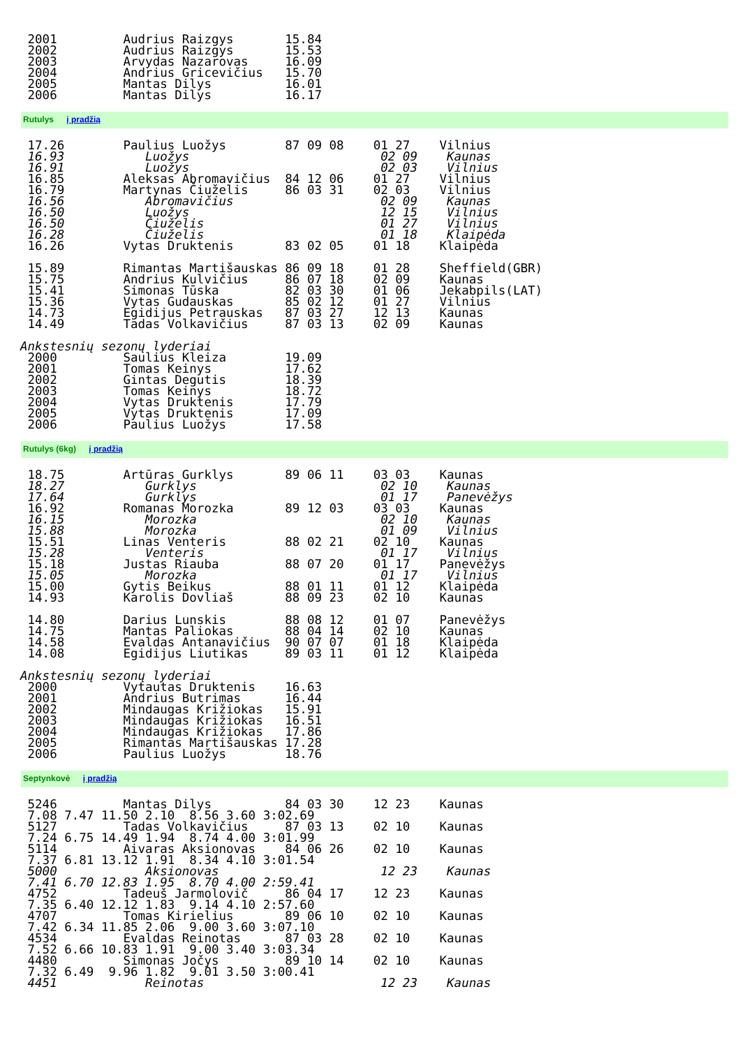2001         Audrius Raizgys       15.84
 2002         Audrius Raizgys       15.53
 2003         Arvydas Nazarovas     16.09
 2004         Andrius Gricevičius   15.70
 2005         Mantas Dilys          16.01
 2006         Mantas Dilys          16.17
Rutulys į pradžią
 17.26        Paulius Luožys        87 09 08    01 27    Vilnius
 16.93           Luožys                          02 09    Kaunas
 16.91           Luožys                          02 03    Vilnius
 16.85        Aleksas Abromavičius  84 12 06    01 27    Vilnius
 16.79        Martynas Čiuželis     86 03 31    02 03    Vilnius
 16.56           Abromavičius                    02 09    Kaunas
 16.50           Luožys                          12 15    Vilnius
 16.50           Čiuželis                        01 27    Vilnius
 16.28           Čiuželis                        01 18    Klaipėda
 16.26        Vytas Druktenis       83 02 05    01 18    Klaipėda

 15.89        Rimantas Martišauskas 86 09 18    01 28    Sheffield(GBR)
 15.75        Andrius Kulvičius     86 07 18    02 09    Kaunas
 15.41        Simonas Tūska         82 03 30    01 06    Jekabpils(LAT)
 15.36        Vytas Gudauskas       85 02 12    01 27    Vilnius
 14.73        Egidijus Petrauskas   87 03 27    12 13    Kaunas
 14.49        Tadas Volkavičius     87 03 13    02 09    Kaunas

Ankstesnių sezonų lyderiai
 2000         Saulius Kleiza        19.09
 2001         Tomas Keinys          17.62
 2002         Gintas Degutis        18.39
 2003         Tomas Keinys          18.72
 2004         Vytas Druktenis       17.79
 2005         Vytas Druktenis       17.09
 2006         Paulius Luožys        17.58
Rutulys (6kg) į pradžią
 18.75        Artūras Gurklys       89 06 11    03 03    Kaunas
 18.27           Gurklys                         02 10    Kaunas
 17.64           Gurklys                         01 17    Panevėžys
 16.92        Romanas Morozka       89 12 03    03 03    Kaunas
 16.15           Morozka                         02 10    Kaunas
 15.88           Morozka                         01 09    Vilnius
 15.51        Linas Venteris        88 02 21    02 10    Kaunas
 15.28           Venteris                        01 17    Vilnius
 15.18        Justas Riauba         88 07 20    01 17    Panevėžys
 15.05           Morozka                         01 17    Vilnius
 15.00        Gytis Beikus          88 01 11    01 12    Klaipėda
 14.93        Karolis Dovliaš       88 09 23    02 10    Kaunas

 14.80        Darius Lunskis        88 08 12    01 07    Panevėžys
 14.75        Mantas Paliokas       88 04 14    02 10    Kaunas
 14.58        Evaldas Antanavičius  90 07 07    01 18    Klaipėda
 14.08        Egidijus Liutikas     89 03 11    01 12    Klaipėda

Ankstesnių sezonų lyderiai
 2000         Vytautas Druktenis    16.63
 2001         Andrius Butrimas      16.44
 2002         Mindaugas Križiokas   15.91
 2003         Mindaugas Križiokas   16.51
 2004         Mindaugas Križiokas   17.86
 2005         Rimantas Martišauskas 17.28
 2006         Paulius Luožys        18.76
Septynkovė į pradžią
 5246         Mantas Dilys          84 03 30    12 23    Kaunas
 7.08 7.47 11.50 2.10  8.56 3.60 3:02.69
 5127         Tadas Volkavičius     87 03 13    02 10    Kaunas
 7.24 6.75 14.49 1.94  8.74 4.00 3:01.99
 5114         Aivaras Aksionovas    84 06 26    02 10    Kaunas
 7.37 6.81 13.12 1.91  8.34 4.10 3:01.54
 5000            Aksionovas                      12 23    Kaunas
 7.41 6.70 12.83 1.95  8.70 4.00 2:59.41
 4752         Tadeuš Jarmolovič     86 04 17    12 23    Kaunas
 7.35 6.40 12.12 1.83  9.14 4.10 2:57.60
 4707         Tomas Kirielius       89 06 10    02 10    Kaunas
 7.42 6.34 11.85 2.06  9.00 3.60 3:07.10
 4534         Evaldas Reinotas      87 03 28    02 10    Kaunas
 7.52 6.66 10.83 1.91  9.00 3.40 3:03.34
 4480         Simonas Jočys         89 10 14    02 10    Kaunas
 7.32 6.49  9.96 1.82  9.01 3.50 3:00.41
 4451            Reinotas                        12 23    Kaunas